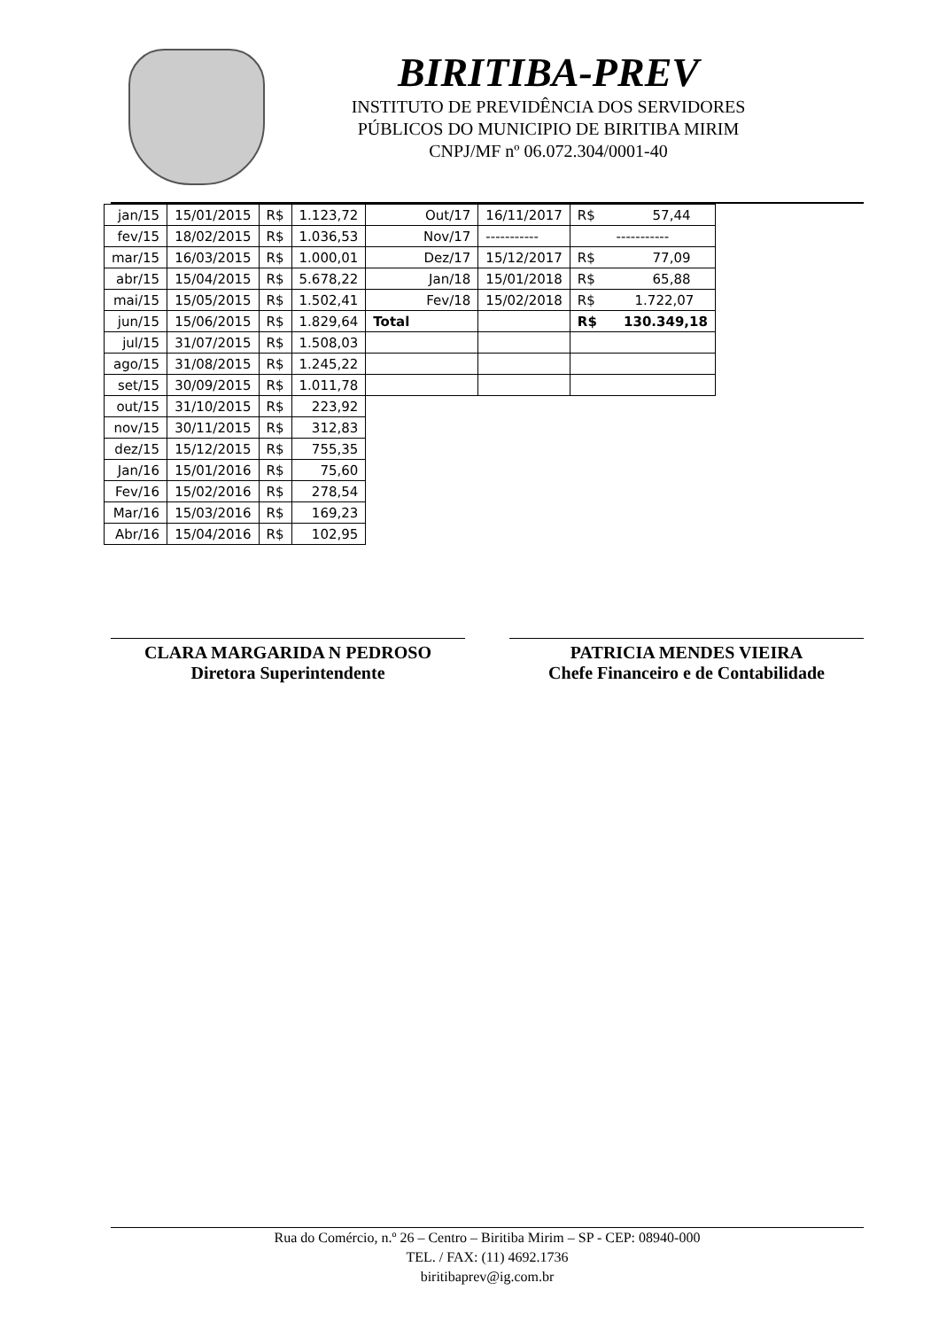BIRITIBA-PREV
INSTITUTO DE PREVIDÊNCIA DOS SERVIDORES
PÚBLICOS DO MUNICIPIO DE BIRITIBA MIRIM
CNPJ/MF nº 06.072.304/0001-40
| jan/15 | 15/01/2015 | R$ | 1.123,72 | Out/17 | 16/11/2017 | R$ 57,44 |
| fev/15 | 18/02/2015 | R$ | 1.036,53 | Nov/17 | ----------- | ----------- |
| mar/15 | 16/03/2015 | R$ | 1.000,01 | Dez/17 | 15/12/2017 | R$ 77,09 |
| abr/15 | 15/04/2015 | R$ | 5.678,22 | Jan/18 | 15/01/2018 | R$ 65,88 |
| mai/15 | 15/05/2015 | R$ | 1.502,41 | Fev/18 | 15/02/2018 | R$ 1.722,07 |
| jun/15 | 15/06/2015 | R$ | 1.829,64 | Total | | R$ 130.349,18 |
| jul/15 | 31/07/2015 | R$ | 1.508,03 | | | |
| ago/15 | 31/08/2015 | R$ | 1.245,22 | | | |
| set/15 | 30/09/2015 | R$ | 1.011,78 | | | |
| out/15 | 31/10/2015 | R$ | 223,92 | | | |
| nov/15 | 30/11/2015 | R$ | 312,83 | | | |
| dez/15 | 15/12/2015 | R$ | 755,35 | | | |
| Jan/16 | 15/01/2016 | R$ | 75,60 | | | |
| Fev/16 | 15/02/2016 | R$ | 278,54 | | | |
| Mar/16 | 15/03/2016 | R$ | 169,23 | | | |
| Abr/16 | 15/04/2016 | R$ | 102,95 | | | |
CLARA MARGARIDA N PEDROSO
Diretora Superintendente
PATRICIA MENDES VIEIRA
Chefe Financeiro e de Contabilidade
Rua do Comércio, n.º 26 – Centro – Biritiba Mirim – SP - CEP: 08940-000
TEL. / FAX: (11) 4692.1736
biritibaprev@ig.com.br